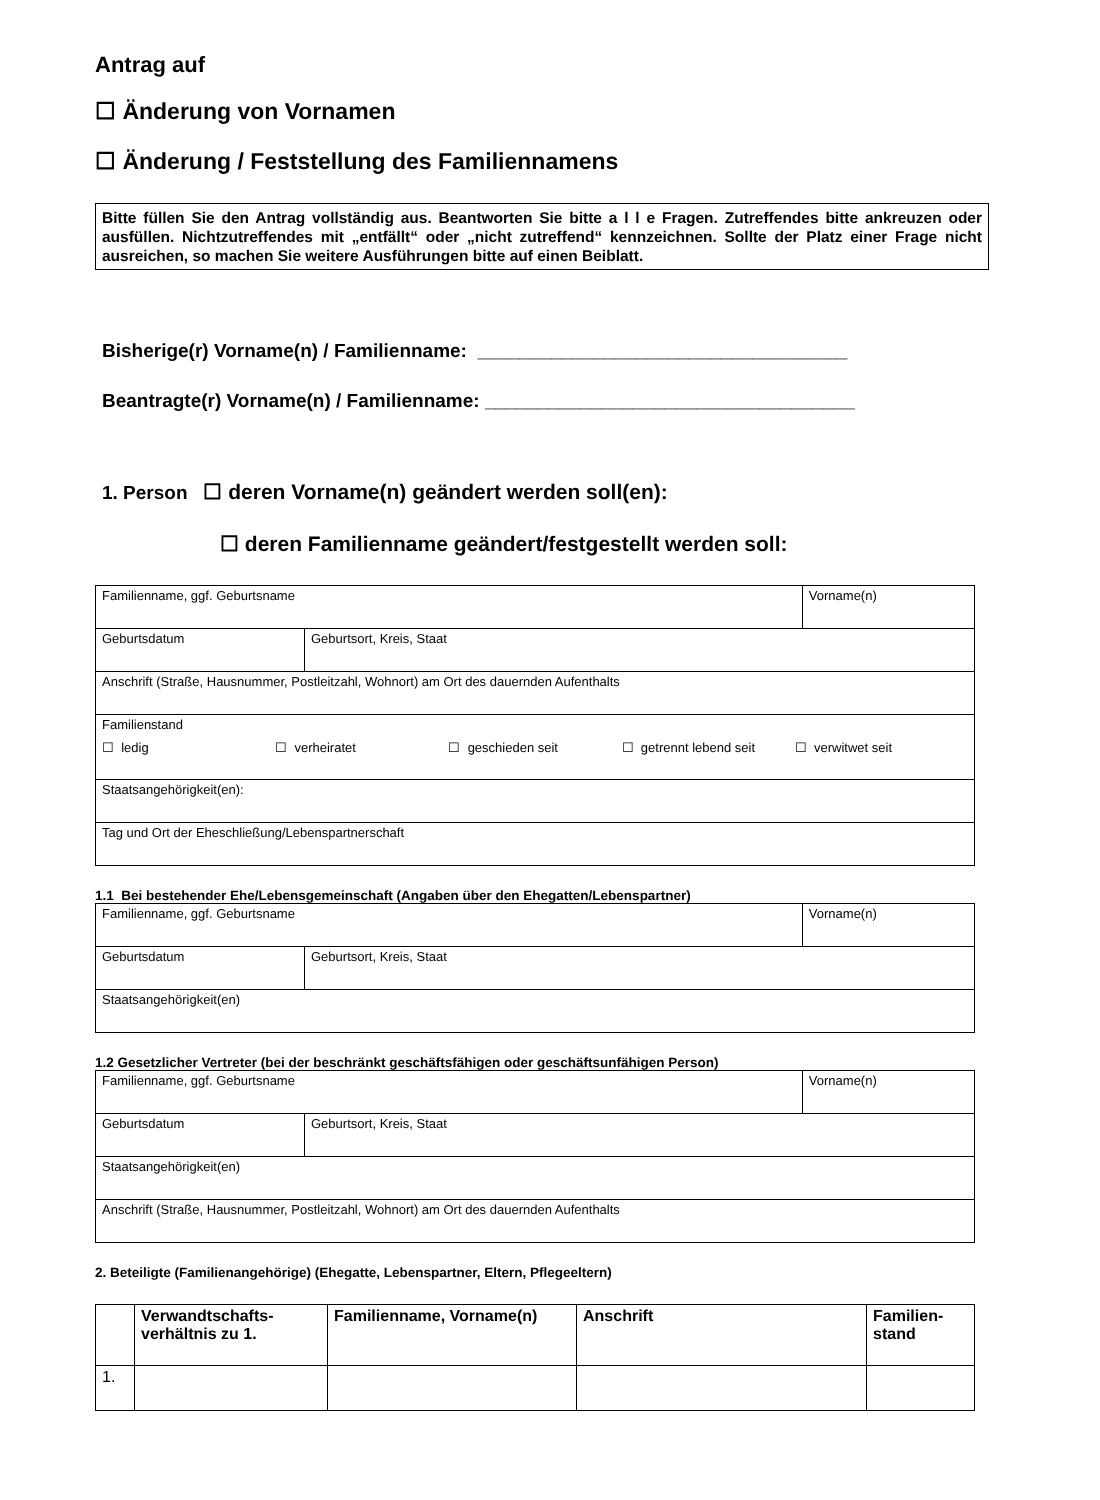Antrag auf
☐ Änderung von Vornamen
☐ Änderung / Feststellung des Familiennamens
Bitte füllen Sie den Antrag vollständig aus. Beantworten Sie bitte a l l e Fragen. Zutreffendes bitte ankreuzen oder ausfüllen. Nichtzutreffendes mit „entfällt“ oder „nicht zutreffend“ kennzeichnen. Sollte der Platz einer Frage nicht ausreichen, so machen Sie weitere Ausführungen bitte auf einen Beiblatt.
Bisherige(r) Vorname(n) / Familienname: ___________________________________
Beantragte(r) Vorname(n) / Familienname: ___________________________________
1. Person ☐ deren Vorname(n) geändert werden soll(en):
☐ deren Familienname geändert/festgestellt werden soll:
| Familienname, ggf. Geburtsname | | Vorname(n) |
| Geburtsdatum | Geburtsort, Kreis, Staat | |
| Anschrift (Straße, Hausnummer, Postleitzahl, Wohnort) am Ort des dauernden Aufenthalts | | |
| Familienstand ☐ ledig ☐ verheiratet ☐ geschieden seit ☐ getrennt lebend seit ☐ verwitwet seit | | |
| Staatsangehörigkeit(en): | | |
| Tag und Ort der Eheschließung/Lebenspartnerschaft | | |
1.1 Bei bestehender Ehe/Lebensgemeinschaft (Angaben über den Ehegatten/Lebenspartner)
| Familienname, ggf. Geburtsname | | Vorname(n) |
| Geburtsdatum | Geburtsort, Kreis, Staat | |
| Staatsangehörigkeit(en) | | |
1.2 Gesetzlicher Vertreter (bei der beschränkt geschäftsfähigen oder geschäftsunfähigen Person)
| Familienname, ggf. Geburtsname | | Vorname(n) |
| Geburtsdatum | Geburtsort, Kreis, Staat | |
| Staatsangehörigkeit(en) | | |
| Anschrift (Straße, Hausnummer, Postleitzahl, Wohnort) am Ort des dauernden Aufenthalts | | |
2. Beteiligte (Familienangehörige) (Ehegatte, Lebenspartner, Eltern, Pflegeeltern)
| | Verwandtschafts-verhältnis zu 1. | Familienname, Vorname(n) | Anschrift | Familien-stand |
| 1. | | | | |